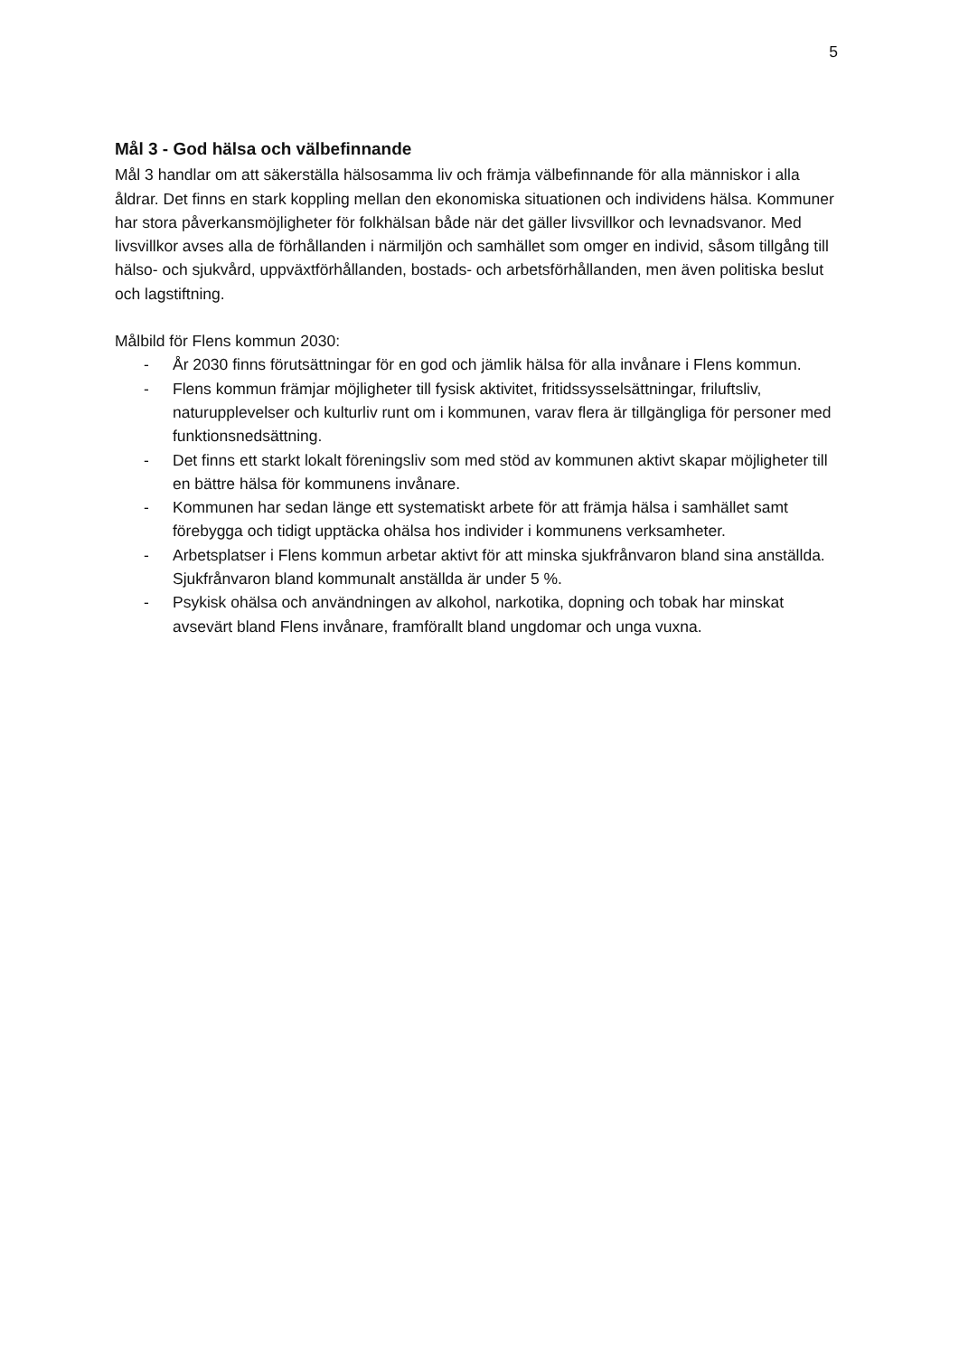5
Mål 3 - God hälsa och välbefinnande
Mål 3 handlar om att säkerställa hälsosamma liv och främja välbefinnande för alla människor i alla åldrar. Det finns en stark koppling mellan den ekonomiska situationen och individens hälsa. Kommuner har stora påverkansmöjligheter för folkhälsan både när det gäller livsvillkor och levnadsvanor. Med livsvillkor avses alla de förhållanden i närmiljön och samhället som omger en individ, såsom tillgång till hälso- och sjukvård, uppväxtförhållanden, bostads- och arbetsförhållanden, men även politiska beslut och lagstiftning.
Målbild för Flens kommun 2030:
- År 2030 finns förutsättningar för en god och jämlik hälsa för alla invånare i Flens kommun.
- Flens kommun främjar möjligheter till fysisk aktivitet, fritidssysselsättningar, friluftsliv, naturupplevelser och kulturliv runt om i kommunen, varav flera är tillgängliga för personer med funktionsnedsättning.
- Det finns ett starkt lokalt föreningsliv som med stöd av kommunen aktivt skapar möjligheter till en bättre hälsa för kommunens invånare.
- Kommunen har sedan länge ett systematiskt arbete för att främja hälsa i samhället samt förebygga och tidigt upptäcka ohälsa hos individer i kommunens verksamheter.
- Arbetsplatser i Flens kommun arbetar aktivt för att minska sjukfrånvaron bland sina anställda. Sjukfrånvaron bland kommunalt anställda är under 5 %.
- Psykisk ohälsa och användningen av alkohol, narkotika, dopning och tobak har minskat avsevärt bland Flens invånare, framförallt bland ungdomar och unga vuxna.